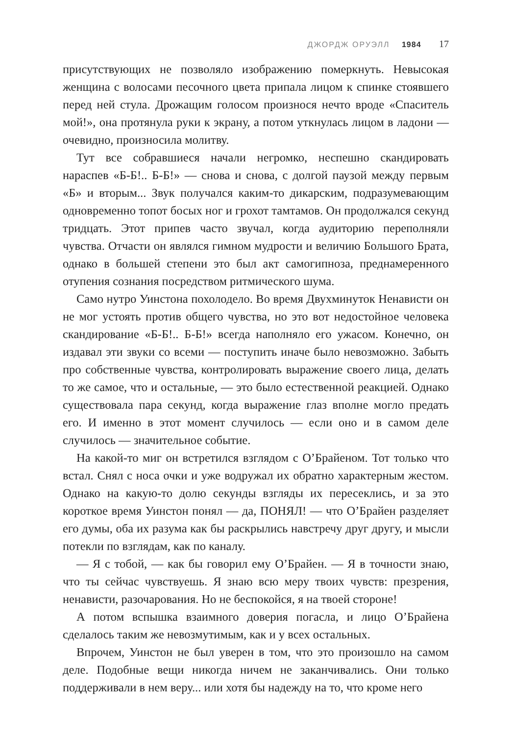ДЖОРДЖ ОРУЭЛЛ 1984 17
присутствующих не позволяло изображению померкнуть. Невысокая женщина с волосами песочного цвета припала лицом к спинке стоявшего перед ней стула. Дрожащим голосом произнося нечто вроде «Спаситель мой!», она протянула руки к экрану, а потом уткнулась лицом в ладони — очевидно, произносила молитву.
Тут все собравшиеся начали негромко, неспешно скандировать нараспев «Б-Б!.. Б-Б!» — снова и снова, с долгой паузой между первым «Б» и вторым... Звук получался каким-то дикарским, подразумевающим одновременно топот босых ног и грохот тамтамов. Он продолжался секунд тридцать. Этот припев часто звучал, когда аудиторию переполняли чувства. Отчасти он являлся гимном мудрости и величию Большого Брата, однако в большей степени это был акт самогипноза, преднамеренного отупения сознания посредством ритмического шума.
Само нутро Уинстона похолодело. Во время Двухминуток Ненависти он не мог устоять против общего чувства, но это вот недостойное человека скандирование «Б-Б!.. Б-Б!» всегда наполняло его ужасом. Конечно, он издавал эти звуки со всеми — поступить иначе было невозможно. Забыть про собственные чувства, контролировать выражение своего лица, делать то же самое, что и остальные, — это было естественной реакцией. Однако существовала пара секунд, когда выражение глаз вполне могло предать его. И именно в этот момент случилось — если оно и в самом деле случилось — значительное событие.
На какой-то миг он встретился взглядом с О’Брайеном. Тот только что встал. Снял с носа очки и уже водружал их обратно характерным жестом. Однако на какую-то долю секунды взгляды их пересеклись, и за это короткое время Уинстон понял — да, ПОНЯЛ! — что О’Брайен разделяет его думы, оба их разума как бы раскрылись навстречу друг другу, и мысли потекли по взглядам, как по каналу.
— Я с тобой, — как бы говорил ему О’Брайен. — Я в точности знаю, что ты сейчас чувствуешь. Я знаю всю меру твоих чувств: презрения, ненависти, разочарования. Но не беспокойся, я на твоей стороне!
А потом вспышка взаимного доверия погасла, и лицо О’Брайена сделалось таким же невозмутимым, как и у всех остальных.
Впрочем, Уинстон не был уверен в том, что это произошло на самом деле. Подобные вещи никогда ничем не заканчивались. Они только поддерживали в нем веру... или хотя бы надежду на то, что кроме него